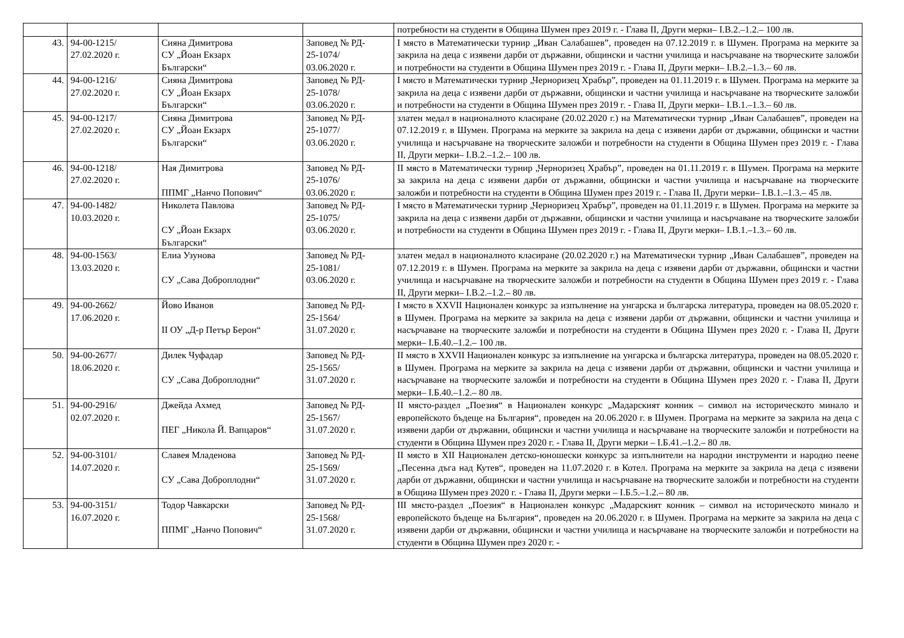| | | | | потребности на студенти в Община Шумен през 2019 г. - Глава II, Други мерки– I.В.2.–1.2.– 100 лв. |
| 43. | 94-00-1215/ 27.02.2020 г. | Сияна Димитрова СУ „Йоан Екзарх Български“ | Заповед № РД- 25-1074/ 03.06.2020 г. | I място в Математически турнир „Иван Салабашев”, проведен на 07.12.2019 г. в Шумен. Програма на мерките за закрила на деца с изявени дарби от държавни, общински и частни училища и насърчаване на творческите заложби и потребности на студенти в Община Шумен през 2019 г. - Глава II, Други мерки– I.В.2.–1.3.– 60 лв. |
| 44. | 94-00-1216/ 27.02.2020 г. | Сияна Димитрова СУ „Йоан Екзарх Български“ | Заповед № РД- 25-1078/ 03.06.2020 г. | I място в Математически турнир „Черноризец Храбър”, проведен на 01.11.2019 г. в Шумен. Програма на мерките за закрила на деца с изявени дарби от държавни, общински и частни училища и насърчаване на творческите заложби и потребности на студенти в Община Шумен през 2019 г. - Глава II, Други мерки– I.В.1.–1.3.– 60 лв. |
| 45. | 94-00-1217/ 27.02.2020 г. | Сияна Димитрова СУ „Йоан Екзарх Български“ | Заповед № РД- 25-1077/ 03.06.2020 г. | златен медал в националното класиране (20.02.2020 г.) на Математически турнир „Иван Салабашев”, проведен на 07.12.2019 г. в Шумен. Програма на мерките за закрила на деца с изявени дарби от държавни, общински и частни училища и насърчаване на творческите заложби и потребности на студенти в Община Шумен през 2019 г. - Глава II, Други мерки– I.В.2.–1.2.– 100 лв. |
| 46. | 94-00-1218/ 27.02.2020 г. | Ная Димитрова ППМГ „Нанчо Попович“ | Заповед № РД- 25-1076/ 03.06.2020 г. | II място в Математически турнир „Черноризец Храбър”, проведен на 01.11.2019 г. в Шумен. Програма на мерките за закрила на деца с изявени дарби от държавни, общински и частни училища и насърчаване на творческите заложби и потребности на студенти в Община Шумен през 2019 г. - Глава II, Други мерки– I.В.1.–1.3.– 45 лв. |
| 47. | 94-00-1482/ 10.03.2020 г. | Николета Павлова СУ „Йоан Екзарх Български“ | Заповед № РД- 25-1075/ 03.06.2020 г. | I място в Математически турнир „Черноризец Храбър”, проведен на 01.11.2019 г. в Шумен. Програма на мерките за закрила на деца с изявени дарби от държавни, общински и частни училища и насърчаване на творческите заложби и потребности на студенти в Община Шумен през 2019 г. - Глава II, Други мерки– I.В.1.–1.3.– 60 лв. |
| 48. | 94-00-1563/ 13.03.2020 г. | Елиа Узунова СУ „Сава Доброплодни“ | Заповед № РД- 25-1081/ 03.06.2020 г. | златен медал в националното класиране (20.02.2020 г.) на Математически турнир „Иван Салабашев”, проведен на 07.12.2019 г. в Шумен. Програма на мерките за закрила на деца с изявени дарби от държавни, общински и частни училища и насърчаване на творческите заложби и потребности на студенти в Община Шумен през 2019 г. - Глава II, Други мерки– I.В.2.–1.2.– 80 лв. |
| 49. | 94-00-2662/ 17.06.2020 г. | Йово Иванов II ОУ „Д-р Петър Берон“ | Заповед № РД- 25-1564/ 31.07.2020 г. | I място в XXVII Национален конкурс за изпълнение на унгарска и българска литература, проведен на 08.05.2020 г. в Шумен. Програма на мерките за закрила на деца с изявени дарби от държавни, общински и частни училища и насърчаване на творческите заложби и потребности на студенти в Община Шумен през 2020 г. - Глава II, Други мерки– I.Б.40.–1.2.– 100 лв. |
| 50. | 94-00-2677/ 18.06.2020 г. | Дилек Чуфадар СУ „Сава Доброплодни“ | Заповед № РД- 25-1565/ 31.07.2020 г. | II място в XXVII Национален конкурс за изпълнение на унгарска и българска литература, проведен на 08.05.2020 г. в Шумен. Програма на мерките за закрила на деца с изявени дарби от държавни, общински и частни училища и насърчаване на творческите заложби и потребности на студенти в Община Шумен през 2020 г. - Глава II, Други мерки– I.Б.40.–1.2.– 80 лв. |
| 51. | 94-00-2916/ 02.07.2020 г. | Джейда Ахмед ПЕГ „Никола Й. Вапцаров“ | Заповед № РД- 25-1567/ 31.07.2020 г. | II място-раздел „Поезия“ в Национален конкурс „Мадарският конник – символ на историческото минало и европейското бъдеще на България“, проведен на 20.06.2020 г. в Шумен. Програма на мерките за закрила на деца с изявени дарби от държавни, общински и частни училища и насърчаване на творческите заложби и потребности на студенти в Община Шумен през 2020 г. - Глава II, Други мерки – I.Б.41.–1.2.– 80 лв. |
| 52. | 94-00-3101/ 14.07.2020 г. | Славея Младенова СУ „Сава Доброплодни“ | Заповед № РД- 25-1569/ 31.07.2020 г. | II място в XII Национален детско-юношески конкурс за изпълнители на народни инструменти и народно пеене „Песенна дъга над Кутев“, проведен на 11.07.2020 г. в Котел. Програма на мерките за закрила на деца с изявени дарби от държавни, общински и частни училища и насърчаване на творческите заложби и потребности на студенти в Община Шумен през 2020 г. - Глава II, Други мерки – I.Б.5.–1.2.– 80 лв. |
| 53. | 94-00-3151/ 16.07.2020 г. | Тодор Чавкарски ППМГ „Нанчо Попович“ | Заповед № РД- 25-1568/ 31.07.2020 г. | III място-раздел „Поезия“ в Национален конкурс „Мадарският конник – символ на историческото минало и европейското бъдеще на България“, проведен на 20.06.2020 г. в Шумен. Програма на мерките за закрила на деца с изявени дарби от държавни, общински и частни училища и насърчаване на творческите заложби и потребности на студенти в Община Шумен през 2020 г. - |